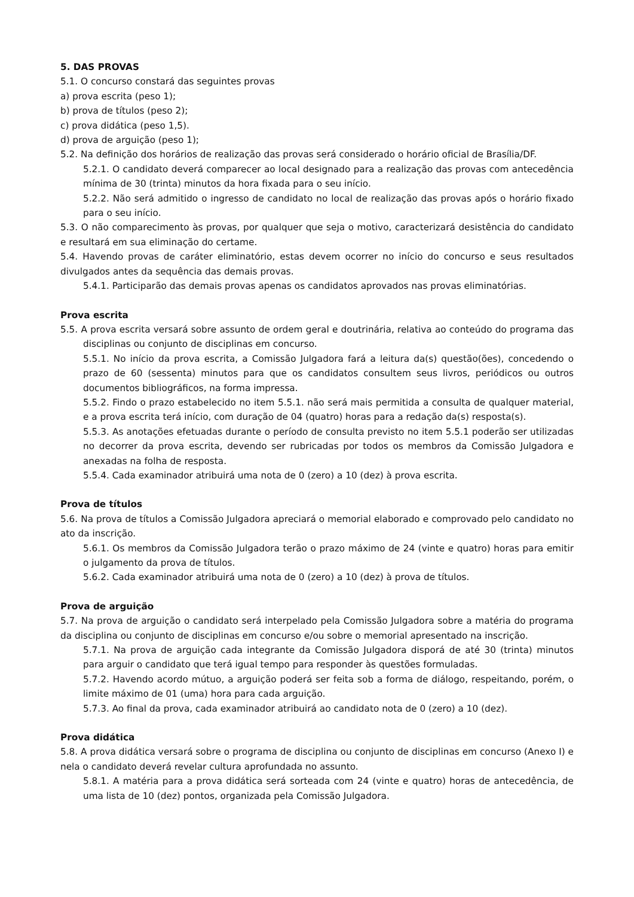5. DAS PROVAS
5.1. O concurso constará das seguintes provas
a) prova escrita (peso 1);
b) prova de títulos (peso 2);
c) prova didática (peso 1,5).
d) prova de arguição (peso 1);
5.2. Na definição dos horários de realização das provas será considerado o horário oficial de Brasília/DF.
5.2.1. O candidato deverá comparecer ao local designado para a realização das provas com antecedência mínima de 30 (trinta) minutos da hora fixada para o seu início.
5.2.2. Não será admitido o ingresso de candidato no local de realização das provas após o horário fixado para o seu início.
5.3. O não comparecimento às provas, por qualquer que seja o motivo, caracterizará desistência do candidato e resultará em sua eliminação do certame.
5.4. Havendo provas de caráter eliminatório, estas devem ocorrer no início do concurso e seus resultados divulgados antes da sequência das demais provas.
5.4.1. Participarão das demais provas apenas os candidatos aprovados nas provas eliminatórias.
Prova escrita
5.5. A prova escrita versará sobre assunto de ordem geral e doutrinária, relativa ao conteúdo do programa das disciplinas ou conjunto de disciplinas em concurso.
5.5.1. No início da prova escrita, a Comissão Julgadora fará a leitura da(s) questão(ões), concedendo o prazo de 60 (sessenta) minutos para que os candidatos consultem seus livros, periódicos ou outros documentos bibliográficos, na forma impressa.
5.5.2. Findo o prazo estabelecido no item 5.5.1. não será mais permitida a consulta de qualquer material, e a prova escrita terá início, com duração de 04 (quatro) horas para a redação da(s) resposta(s).
5.5.3. As anotações efetuadas durante o período de consulta previsto no item 5.5.1 poderão ser utilizadas no decorrer da prova escrita, devendo ser rubricadas por todos os membros da Comissão Julgadora e anexadas na folha de resposta.
5.5.4. Cada examinador atribuirá uma nota de 0 (zero) a 10 (dez) à prova escrita.
Prova de títulos
5.6. Na prova de títulos a Comissão Julgadora apreciará o memorial elaborado e comprovado pelo candidato no ato da inscrição.
5.6.1. Os membros da Comissão Julgadora terão o prazo máximo de 24 (vinte e quatro) horas para emitir o julgamento da prova de títulos.
5.6.2. Cada examinador atribuirá uma nota de 0 (zero) a 10 (dez) à prova de títulos.
Prova de arguição
5.7. Na prova de arguição o candidato será interpelado pela Comissão Julgadora sobre a matéria do programa da disciplina ou conjunto de disciplinas em concurso e/ou sobre o memorial apresentado na inscrição.
5.7.1. Na prova de arguição cada integrante da Comissão Julgadora disporá de até 30 (trinta) minutos para arguir o candidato que terá igual tempo para responder às questões formuladas.
5.7.2. Havendo acordo mútuo, a arguição poderá ser feita sob a forma de diálogo, respeitando, porém, o limite máximo de 01 (uma) hora para cada arguição.
5.7.3. Ao final da prova, cada examinador atribuirá ao candidato nota de 0 (zero) a 10 (dez).
Prova didática
5.8. A prova didática versará sobre o programa de disciplina ou conjunto de disciplinas em concurso (Anexo I) e nela o candidato deverá revelar cultura aprofundada no assunto.
5.8.1. A matéria para a prova didática será sorteada com 24 (vinte e quatro) horas de antecedência, de uma lista de 10 (dez) pontos, organizada pela Comissão Julgadora.